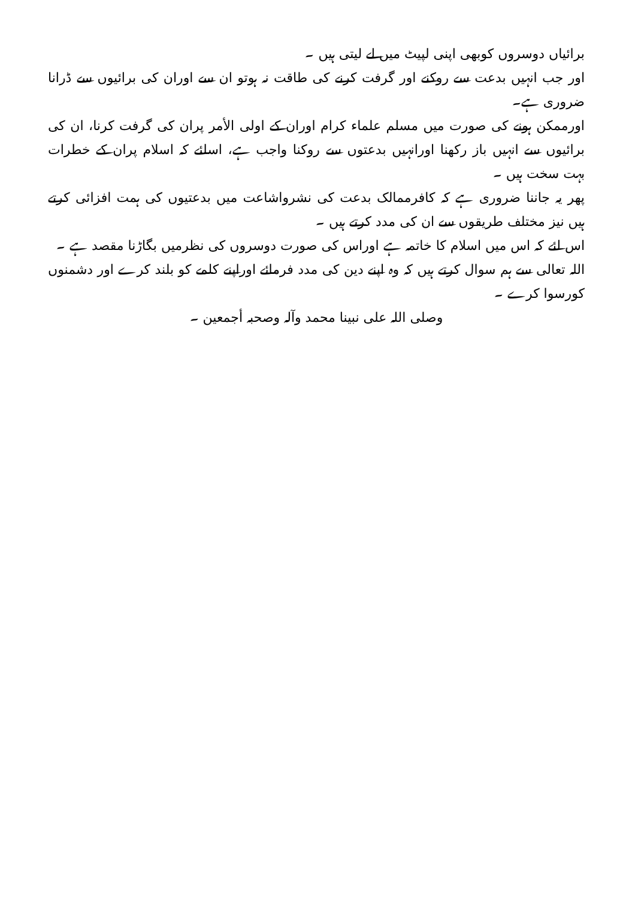برائیاں دوسروں کوبھی اپنی لپیٹ میں لے لیتی ہیں ۔
اور جب انہیں بدعت سے روکنے اور گرفت کرنے کی طاقت نہ ہوتو ان سے اوران کی برائیوں سے ڈرانا ضروری ہے۔
اورممکن ہونے کی صورت میں مسلم علماء کرام اوران کے اولی الأمر پران کی گرفت کرنا، ان کی برائیوں سے انہیں باز رکھنا اورانہیں بدعتوں سے روکنا واجب ہے، اسلئے کہ اسلام پران کے خطرات بہت سخت ہیں ۔
پھر یہ جاننا ضروری ہے کہ کافرممالک بدعت کی نشرواشاعت میں بدعتیوں کی ہمت افزائی کرتے ہیں نیز مختلف طریقوں سے ان کی مدد کرتے ہیں ۔
اس لئے کہ اس میں اسلام کا خاتمہ ہے اوراس کی صورت دوسروں کی نظرمیں بگاڑنا مقصد ہے ۔
اللہ تعالی سے ہم سوال کرتے ہیں کہ وہ اپنے دین کی مدد فرمائے اوراپنے کلمے کو بلند کرے اور دشمنوں کورسوا کرے ۔
وصلی اللہ علی نبینا محمد وآلہ وصحبہ أجمعین ۔